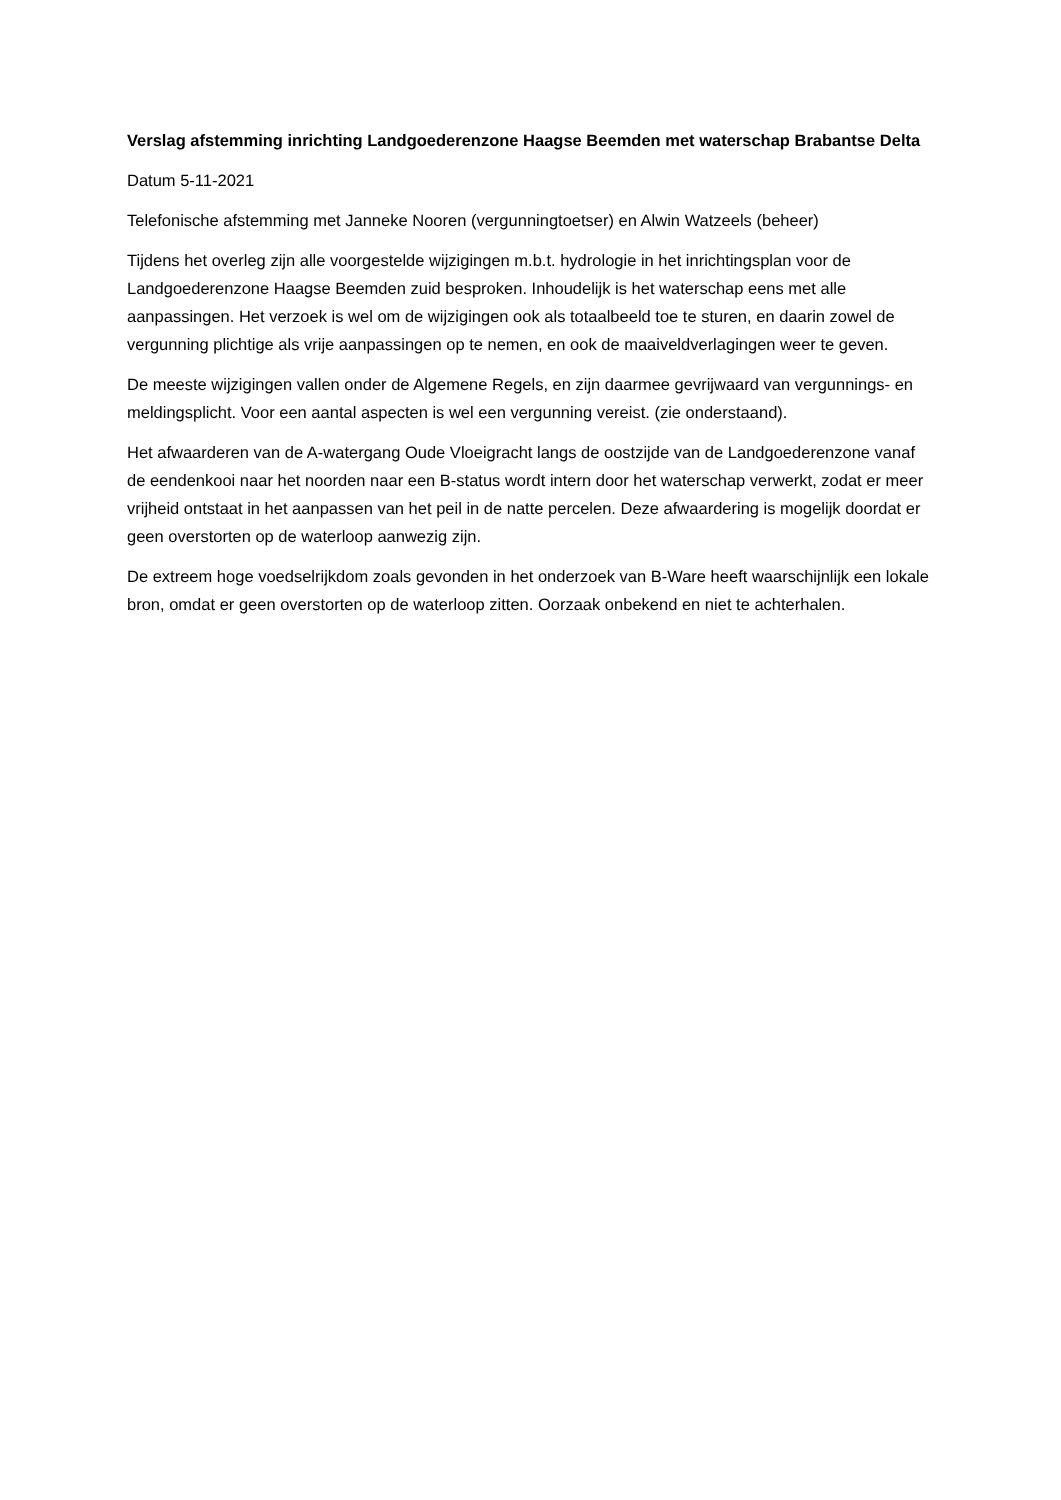Verslag afstemming inrichting Landgoederenzone Haagse Beemden met waterschap Brabantse Delta
Datum 5-11-2021
Telefonische afstemming met Janneke Nooren (vergunningtoetser) en Alwin Watzeels (beheer)
Tijdens het overleg zijn alle voorgestelde wijzigingen m.b.t. hydrologie in het inrichtingsplan voor de Landgoederenzone Haagse Beemden zuid besproken. Inhoudelijk is het waterschap eens met alle aanpassingen. Het verzoek is wel om de wijzigingen ook als totaalbeeld toe te sturen, en daarin zowel de vergunning plichtige als vrije aanpassingen op te nemen, en ook de maaiveldverlagingen weer te geven.
De meeste wijzigingen vallen onder de Algemene Regels, en zijn daarmee gevrijwaard van vergunnings- en meldingsplicht. Voor een aantal aspecten is wel een vergunning vereist. (zie onderstaand).
Het afwaarderen van de A-watergang Oude Vloeigracht langs de oostzijde van de Landgoederenzone vanaf de eendenkooi naar het noorden naar een B-status wordt intern door het waterschap verwerkt, zodat er meer vrijheid ontstaat in het aanpassen van het peil in de natte percelen. Deze afwaardering is mogelijk doordat er geen overstorten op de waterloop aanwezig zijn.
De extreem hoge voedselrijkdom zoals gevonden in het onderzoek van B-Ware heeft waarschijnlijk een lokale bron, omdat er geen overstorten op de waterloop zitten. Oorzaak onbekend en niet te achterhalen.